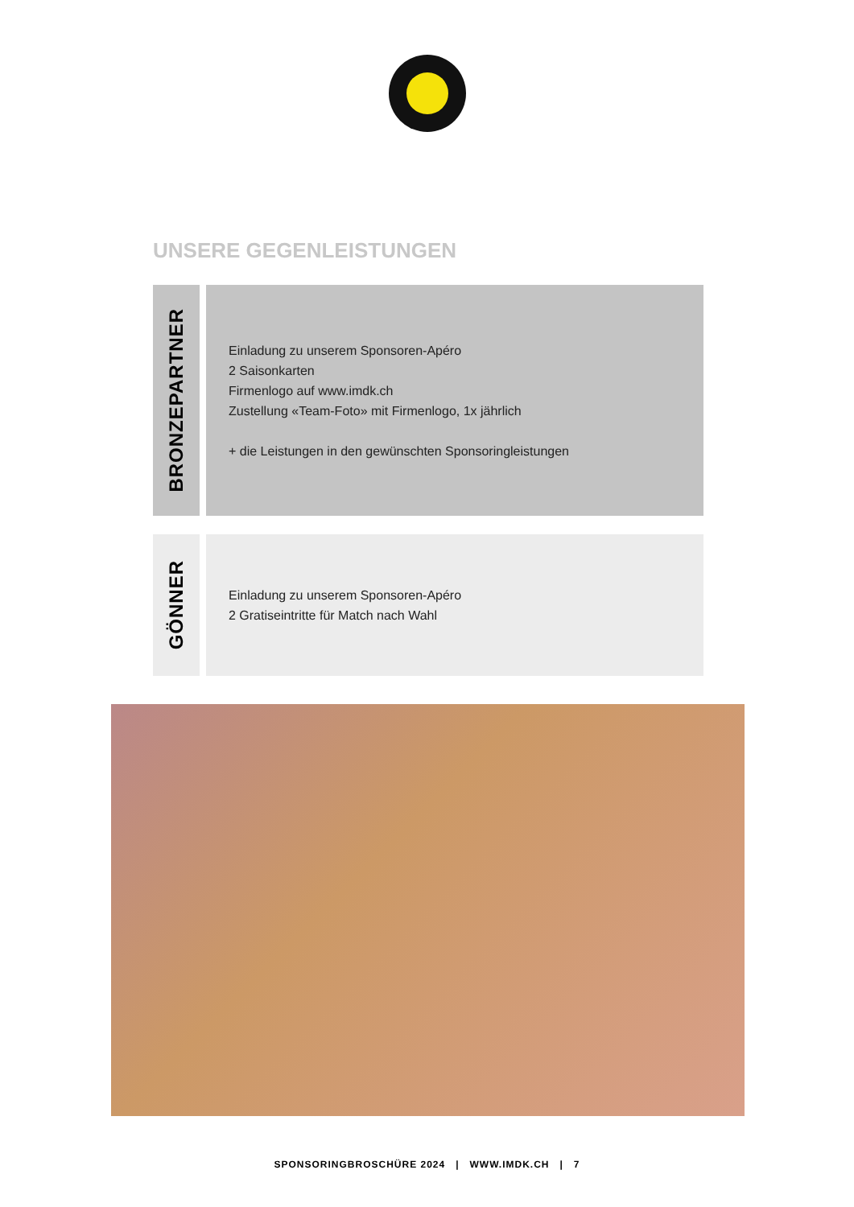UNSERE GEGENLEISTUNGEN
BRONZEPARTNER
Einladung zu unserem Sponsoren-Apéro
2 Saisonkarten
Firmenlogo auf www.imdk.ch
Zustellung «Team-Foto» mit Firmenlogo, 1x jährlich
+ die Leistungen in den gewünschten Sponsoringleistungen
GÖNNER
Einladung zu unserem Sponsoren-Apéro
2 Gratiseintritte für Match nach Wahl
SPONSORINGBROSCHÜRE 2024 | WWW.IMDK.CH | 7